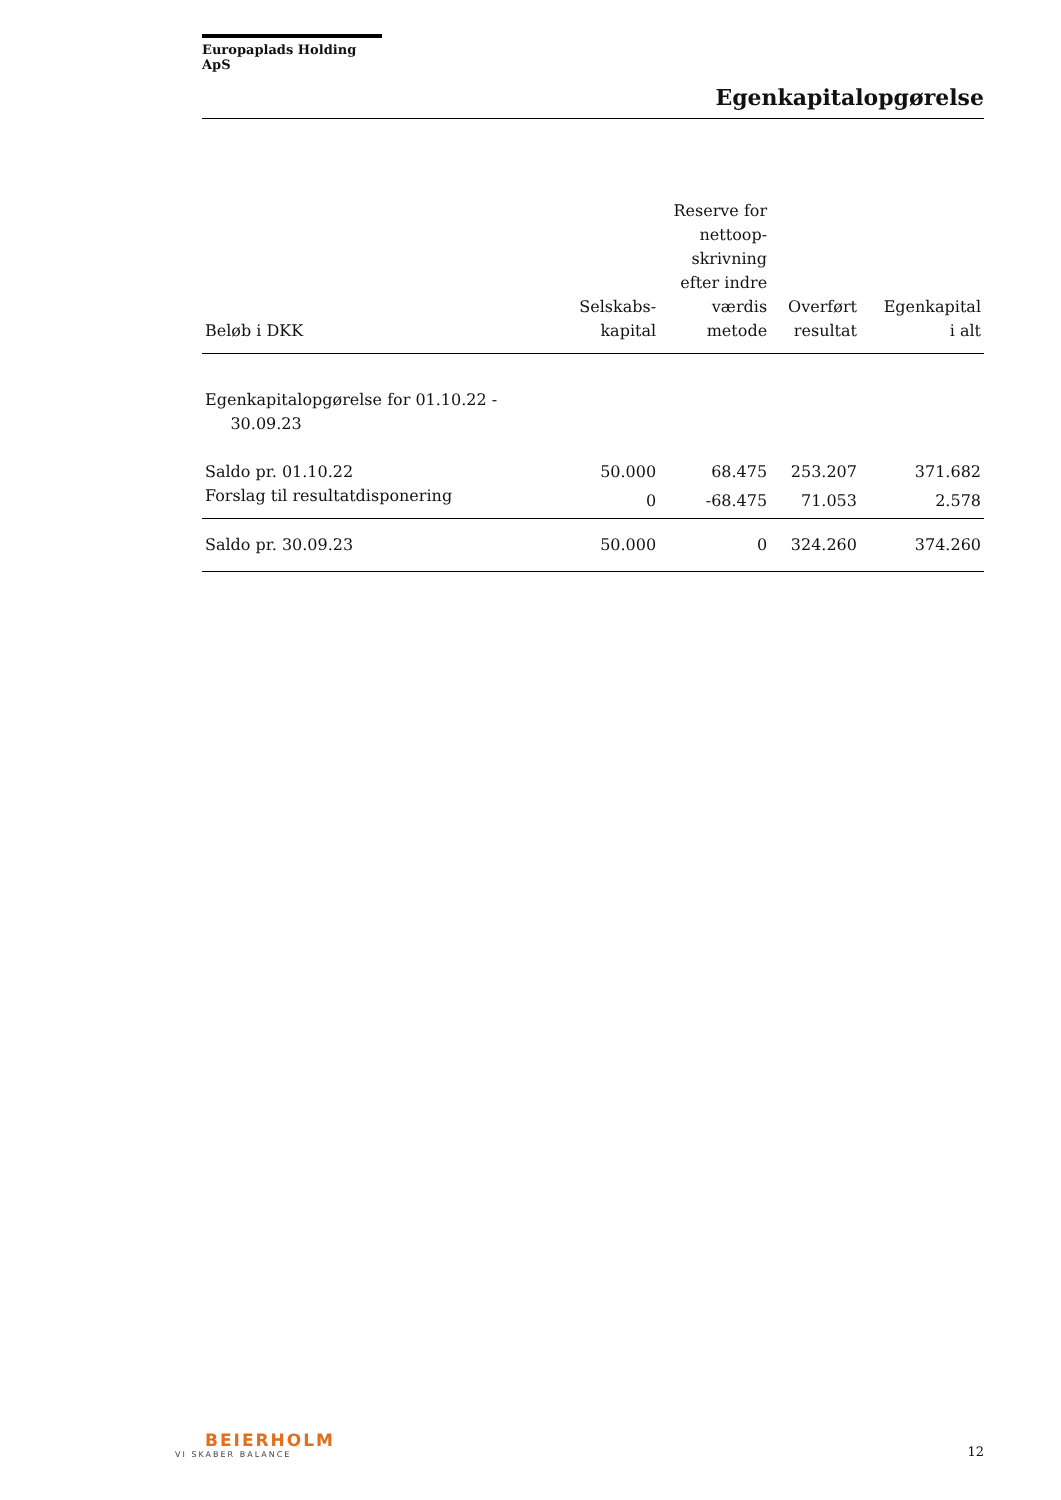Europaplads Holding ApS
Egenkapitalopgørelse
| Beløb i DKK | Selskabs- kapital | Reserve for nettoop- skrivning efter indre værdis metode | Overført resultat | Egenkapital i alt |
| --- | --- | --- | --- | --- |
| Egenkapitalopgørelse for 01.10.22 - 30.09.23 | | | | |
| Saldo pr. 01.10.22 | 50.000 | 68.475 | 253.207 | 371.682 |
| Forslag til resultatdisponering | 0 | -68.475 | 71.053 | 2.578 |
| Saldo pr. 30.09.23 | 50.000 | 0 | 324.260 | 374.260 |
BEIERHOLM
VI SKABER BALANCE
12